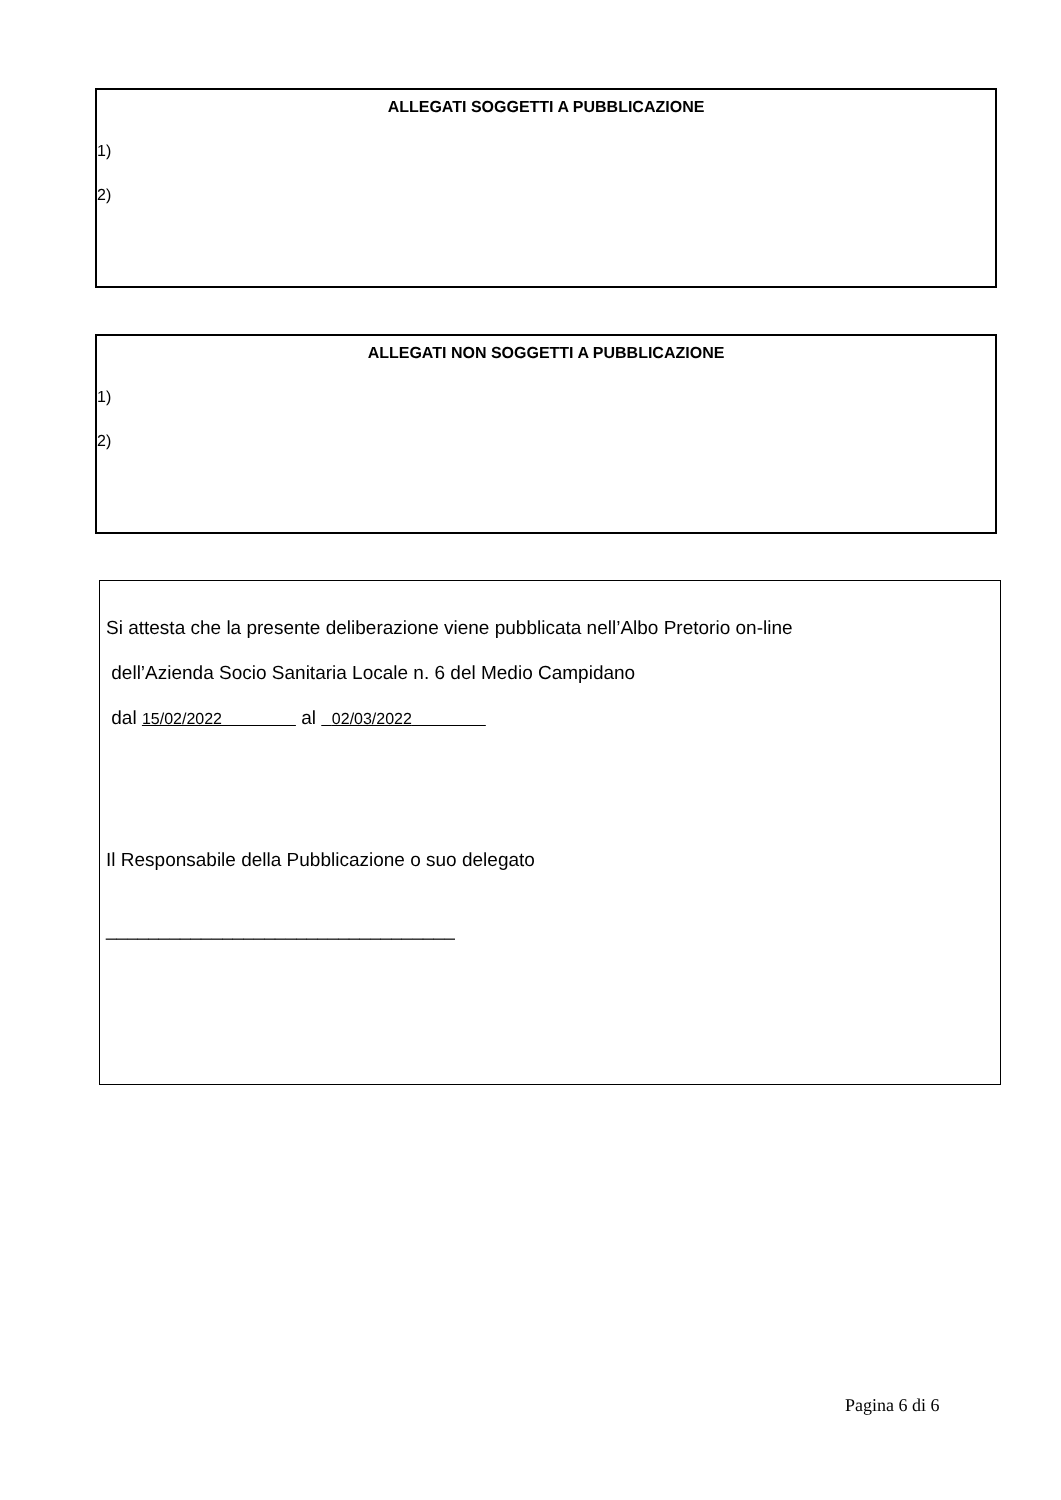ALLEGATI SOGGETTI A PUBBLICAZIONE
1)
2)
ALLEGATI NON SOGGETTI A PUBBLICAZIONE
1)
2)
Si attesta che la presente deliberazione viene pubblicata nell’Albo Pretorio on-line
dell’Azienda Socio Sanitaria Locale n. 6 del Medio Campidano
dal 15/02/2022 al 02/03/2022
Il Responsabile della Pubblicazione o suo delegato
_________________________________
Pagina 6 di 6